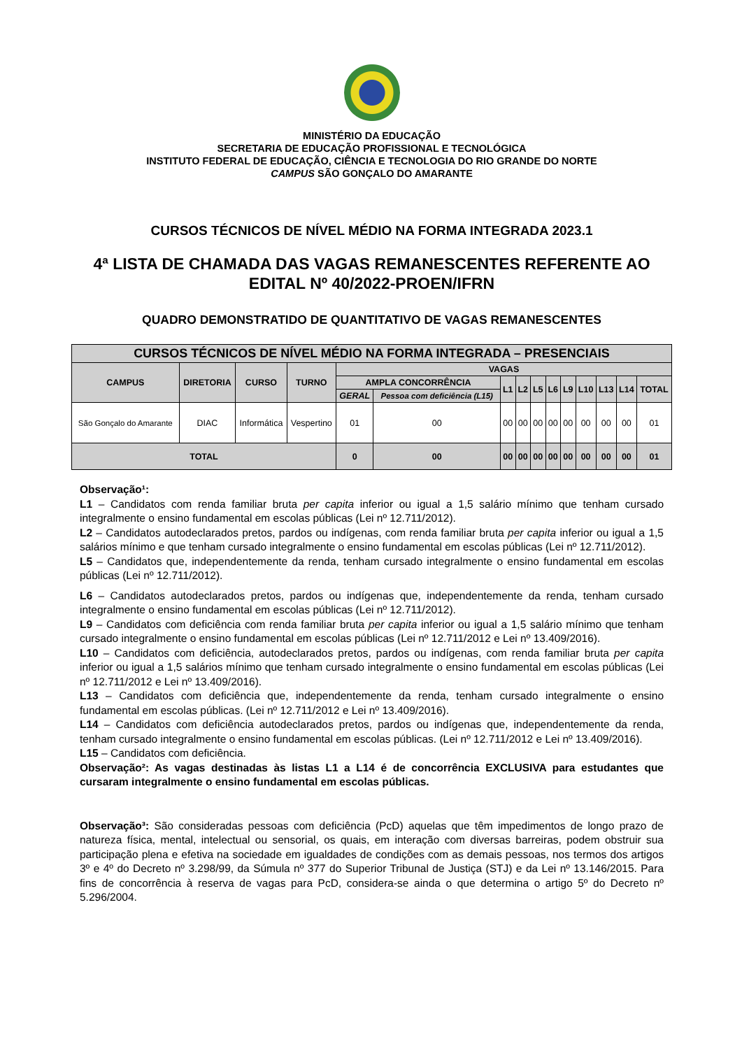MINISTÉRIO DA EDUCAÇÃO
SECRETARIA DE EDUCAÇÃO PROFISSIONAL E TECNOLÓGICA
INSTITUTO FEDERAL DE EDUCAÇÃO, CIÊNCIA E TECNOLOGIA DO RIO GRANDE DO NORTE
CAMPUS SÃO GONÇALO DO AMARANTE
CURSOS TÉCNICOS DE NÍVEL MÉDIO NA FORMA INTEGRADA 2023.1
4ª LISTA DE CHAMADA DAS VAGAS REMANESCENTES REFERENTE AO EDITAL Nº 40/2022-PROEN/IFRN
QUADRO DEMONSTRATIDO DE QUANTITATIVO DE VAGAS REMANESCENTES
| CURSOS TÉCNICOS DE NÍVEL MÉDIO NA FORMA INTEGRADA – PRESENCIAIS | | | | | | | | | | | | | | |
| --- | --- | --- | --- | --- | --- | --- | --- | --- | --- | --- | --- | --- | --- | --- |
| CAMPUS | DIRETORIA | CURSO | TURNO | VAGAS | | | | | | | | | | |
| | | | | AMPLA CONCORRÊNCIA | | L1 | L2 | L5 | L6 | L9 | L10 | L13 | L14 | TOTAL |
| | | | | GERAL | Pessoa com deficiência (L15) | | | | | | | | | |
| São Gonçalo do Amarante | DIAC | Informática | Vespertino | 01 | 00 | 00 | 00 | 00 | 00 | 00 | 00 | 00 | 00 | 01 |
| TOTAL | | | | 0 | 00 | 00 | 00 | 00 | 00 | 00 | 00 | 00 | 00 | 01 |
Observação¹:
L1 – Candidatos com renda familiar bruta per capita inferior ou igual a 1,5 salário mínimo que tenham cursado integralmente o ensino fundamental em escolas públicas (Lei nº 12.711/2012).
L2 – Candidatos autodeclarados pretos, pardos ou indígenas, com renda familiar bruta per capita inferior ou igual a 1,5 salários mínimo e que tenham cursado integralmente o ensino fundamental em escolas públicas (Lei nº 12.711/2012).
L5 – Candidatos que, independentemente da renda, tenham cursado integralmente o ensino fundamental em escolas públicas (Lei nº 12.711/2012).
L6 – Candidatos autodeclarados pretos, pardos ou indígenas que, independentemente da renda, tenham cursado integralmente o ensino fundamental em escolas públicas (Lei nº 12.711/2012).
L9 – Candidatos com deficiência com renda familiar bruta per capita inferior ou igual a 1,5 salário mínimo que tenham cursado integralmente o ensino fundamental em escolas públicas (Lei nº 12.711/2012 e Lei nº 13.409/2016).
L10 – Candidatos com deficiência, autodeclarados pretos, pardos ou indígenas, com renda familiar bruta per capita inferior ou igual a 1,5 salários mínimo que tenham cursado integralmente o ensino fundamental em escolas públicas (Lei nº 12.711/2012 e Lei nº 13.409/2016).
L13 – Candidatos com deficiência que, independentemente da renda, tenham cursado integralmente o ensino fundamental em escolas públicas. (Lei nº 12.711/2012 e Lei nº 13.409/2016).
L14 – Candidatos com deficiência autodeclarados pretos, pardos ou indígenas que, independentemente da renda, tenham cursado integralmente o ensino fundamental em escolas públicas. (Lei nº 12.711/2012 e Lei nº 13.409/2016).
L15 – Candidatos com deficiência.
Observação²: As vagas destinadas às listas L1 a L14 é de concorrência EXCLUSIVA para estudantes que cursaram integralmente o ensino fundamental em escolas públicas.
Observação³: São consideradas pessoas com deficiência (PcD) aquelas que têm impedimentos de longo prazo de natureza física, mental, intelectual ou sensorial, os quais, em interação com diversas barreiras, podem obstruir sua participação plena e efetiva na sociedade em igualdades de condições com as demais pessoas, nos termos dos artigos 3º e 4º do Decreto nº 3.298/99, da Súmula nº 377 do Superior Tribunal de Justiça (STJ) e da Lei nº 13.146/2015. Para fins de concorrência à reserva de vagas para PcD, considera-se ainda o que determina o artigo 5º do Decreto nº 5.296/2004.